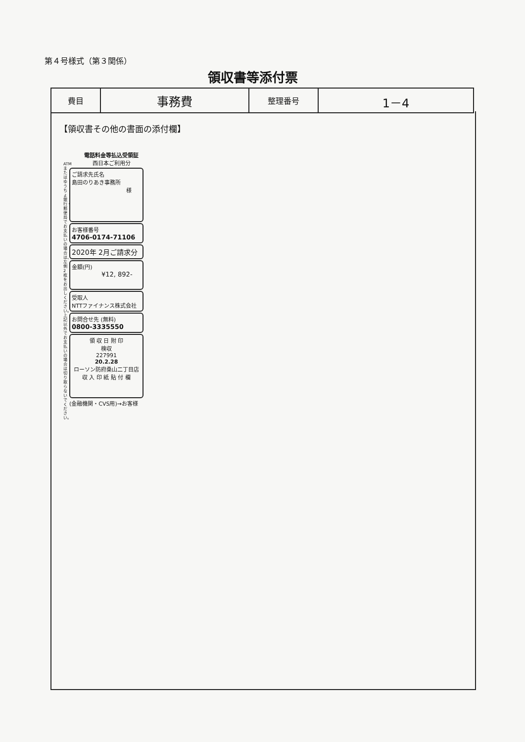第４号様式（第３関係）
領収書等添付票
| 費目 | 事務費 | 整理番号 | 1－4 |
【領収書その他の書面の添付欄】
ATMまたはゆうちょ銀行・郵便局でお支払いの場合は、左側2枚をお出しください。上記以外でお支払いの場合は切り取らないでください。
電話料金等払込受領証
西日本ご利用分
ご請求先氏名
島田のりあき事務所
様
お客様番号
4706-0174-71106
2020年 2月ご請求分
金額(円)
¥12, 892-
受取人
NTTファイナンス株式会社
お問合せ先 (無料)
0800-3335550
領 収 日 附 印
検収
227991
20.2.28
ローソン防府桑山二丁目店
収 入 印 紙 貼 付 欄
(金融機関・CVS用)→お客様